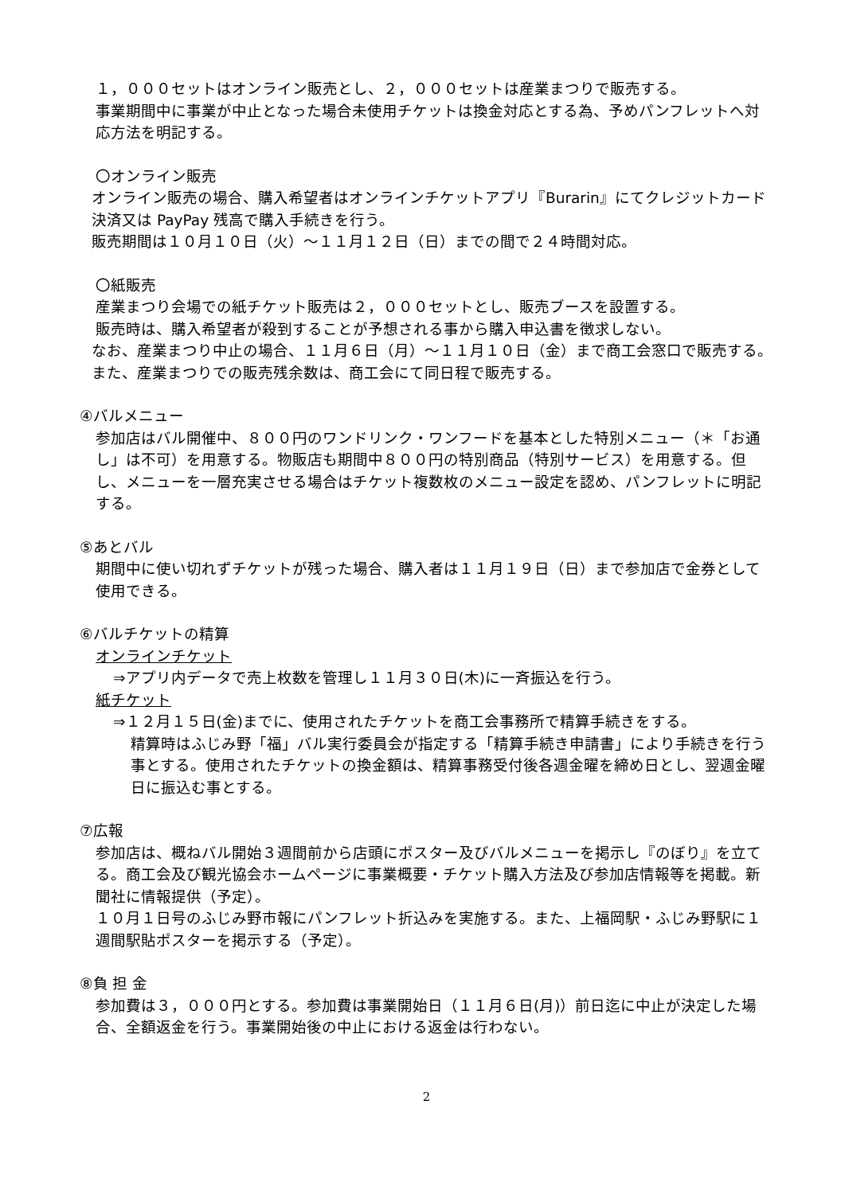１，０００セットはオンライン販売とし、２，０００セットは産業まつりで販売する。
事業期間中に事業が中止となった場合未使用チケットは換金対応とする為、予めパンフレットへ対応方法を明記する。
〇オンライン販売
オンライン販売の場合、購入希望者はオンラインチケットアプリ『Burarin』にてクレジットカード決済又は PayPay 残高で購入手続きを行う。
販売期間は１０月１０日（火）～１１月１２日（日）までの間で２４時間対応。
〇紙販売
産業まつり会場での紙チケット販売は２，０００セットとし、販売ブースを設置する。
販売時は、購入希望者が殺到することが予想される事から購入申込書を徴求しない。
なお、産業まつり中止の場合、１１月６日（月）～１１月１０日（金）まで商工会窓口で販売する。また、産業まつりでの販売残余数は、商工会にて同日程で販売する。
④バルメニュー
参加店はバル開催中、８００円のワンドリンク・ワンフードを基本とした特別メニュー（＊「お通し」は不可）を用意する。物販店も期間中８００円の特別商品（特別サービス）を用意する。但し、メニューを一層充実させる場合はチケット複数枚のメニュー設定を認め、パンフレットに明記する。
⑤あとバル
期間中に使い切れずチケットが残った場合、購入者は１１月１９日（日）まで参加店で金券として使用できる。
⑥バルチケットの精算
オンラインチケット
⇒アプリ内データで売上枚数を管理し１１月３０日(木)に一斉振込を行う。
紙チケット
⇒１２月１５日(金)までに、使用されたチケットを商工会事務所で精算手続きをする。
精算時はふじみ野「福」バル実行委員会が指定する「精算手続き申請書」により手続きを行う事とする。使用されたチケットの換金額は、精算事務受付後各週金曜を締め日とし、翌週金曜日に振込む事とする。
⑦広報
参加店は、概ねバル開始３週間前から店頭にポスター及びバルメニューを掲示し『のぼり』を立てる。商工会及び観光協会ホームページに事業概要・チケット購入方法及び参加店情報等を掲載。新聞社に情報提供（予定）。
１０月１日号のふじみ野市報にパンフレット折込みを実施する。また、上福岡駅・ふじみ野駅に１週間駅貼ポスターを掲示する（予定）。
⑧負 担 金
参加費は３，０００円とする。参加費は事業開始日（１１月６日(月)）前日迄に中止が決定した場合、全額返金を行う。事業開始後の中止における返金は行わない。
2